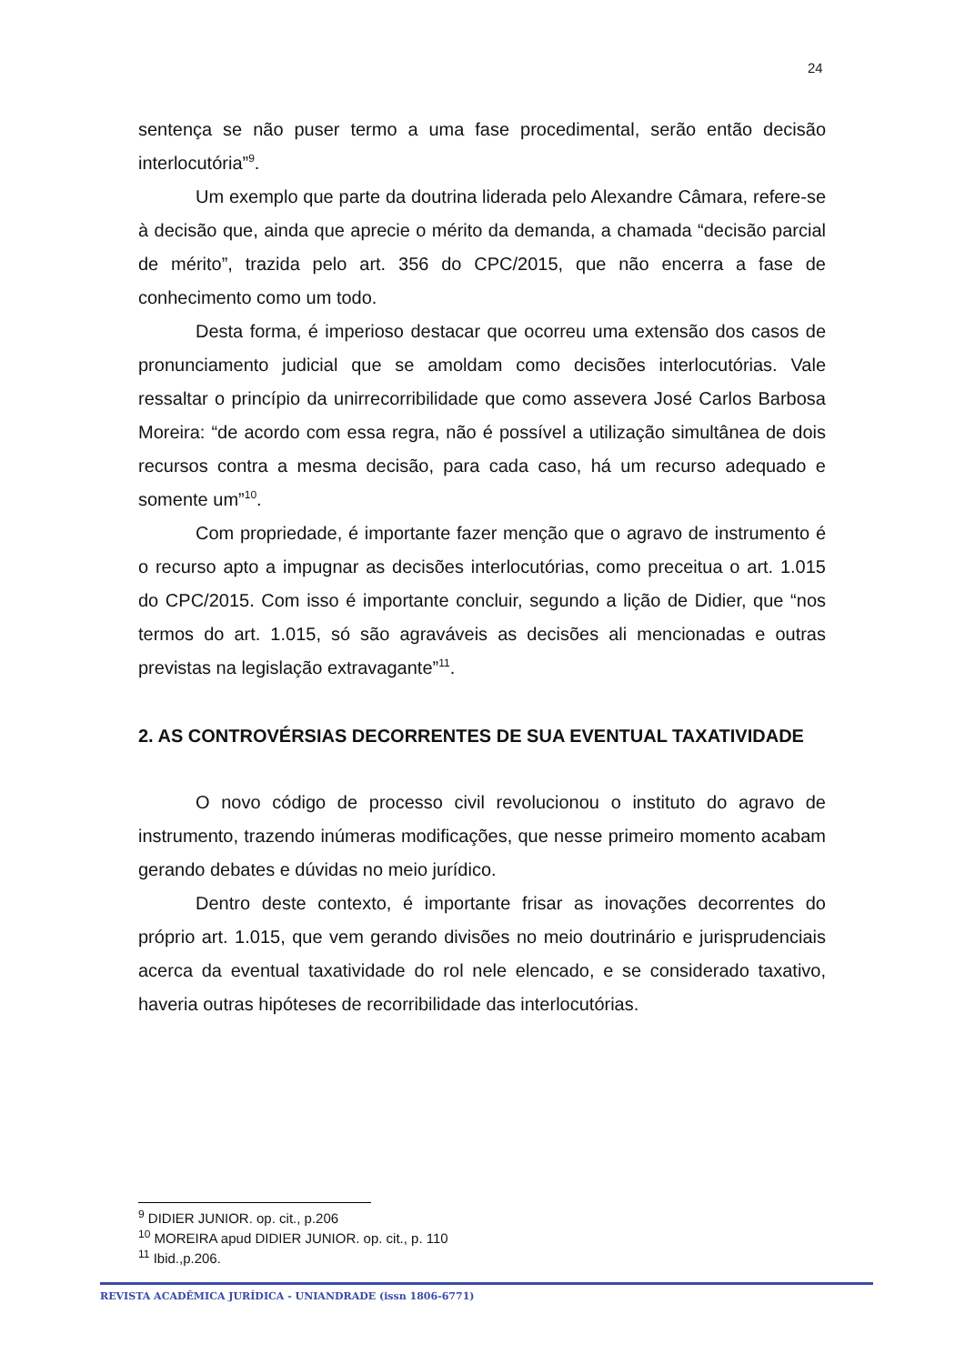24
sentença se não puser termo a uma fase procedimental, serão então decisão interlocutória”<sup>9</sup>.
Um exemplo que parte da doutrina liderada pelo Alexandre Câmara, refere-se à decisão que, ainda que aprecie o mérito da demanda, a chamada “decisão parcial de mérito”, trazida pelo art. 356 do CPC/2015, que não encerra a fase de conhecimento como um todo.
Desta forma, é imperioso destacar que ocorreu uma extensão dos casos de pronunciamento judicial que se amoldam como decisões interlocutórias. Vale ressaltar o princípio da unirrecorribilidade que como assevera José Carlos Barbosa Moreira: “de acordo com essa regra, não é possível a utilização simultânea de dois recursos contra a mesma decisão, para cada caso, há um recurso adequado e somente um”<sup>10</sup>.
Com propriedade, é importante fazer menção que o agravo de instrumento é o recurso apto a impugnar as decisões interlocutórias, como preceitua o art. 1.015 do CPC/2015. Com isso é importante concluir, segundo a lição de Didier, que “nos termos do art. 1.015, só são agraváveis as decisões ali mencionadas e outras previstas na legislação extravagante”<sup>11</sup>.
2. AS CONTROVÉRSIAS DECORRENTES DE SUA EVENTUAL TAXATIVIDADE
O novo código de processo civil revolucionou o instituto do agravo de instrumento, trazendo inúmeras modificações, que nesse primeiro momento acabam gerando debates e dúvidas no meio jurídico.
Dentro deste contexto, é importante frisar as inovações decorrentes do próprio art. 1.015, que vem gerando divisões no meio doutrinário e jurisprudenciais acerca da eventual taxatividade do rol nele elencado, e se considerado taxativo, haveria outras hipóteses de recorribilidade das interlocutórias.
<sup>9</sup> DIDIER JUNIOR. op. cit., p.206
<sup>10</sup> MOREIRA apud DIDIER JUNIOR. op. cit., p. 110
<sup>11</sup> Ibid.,p.206.
REVISTA ACADÊMICA JURÍDICA - UNIANDRADE (issn 1806-6771)